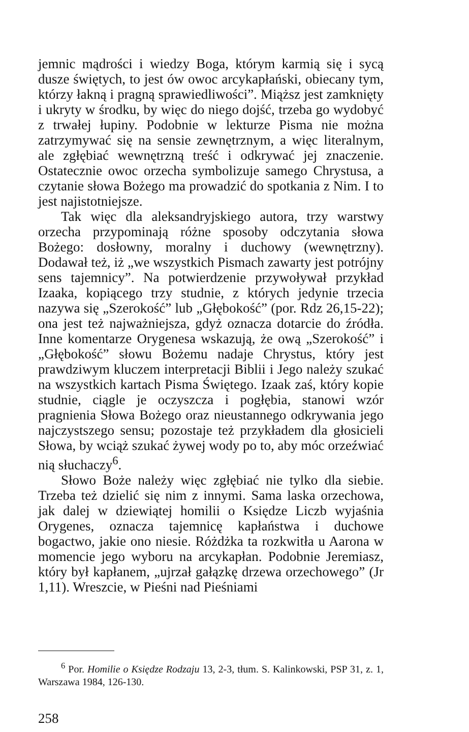jemnic mądrości i wiedzy Boga, którym karmią się i sycą dusze świętych, to jest ów owoc arcykapłański, obiecany tym, którzy łakną i pragną sprawiedliwości”. Miąższ jest zamknięty i ukryty w środku, by więc do niego dojść, trzeba go wydobyć z trwałej łupiny. Podobnie w lekturze Pisma nie można zatrzymywać się na sensie zewnętrznym, a więc literalnym, ale zgłębiać wewnętrzną treść i odkrywać jej znaczenie. Ostatecznie owoc orzecha symbolizuje samego Chrystusa, a czytanie słowa Bożego ma prowadzić do spotkania z Nim. I to jest najistotniejsze.
Tak więc dla aleksandryjskiego autora, trzy warstwy orzecha przypominają różne sposoby odczytania słowa Bożego: dosłowny, moralny i duchowy (wewnętrzny). Dodawał też, iż „we wszystkich Pismach zawarty jest potrójny sens tajemnicy”. Na potwierdzenie przywoływał przykład Izaaka, kopiącego trzy studnie, z których jedynie trzecia nazywa się „Szerokość” lub „Głębokość” (por. Rdz 26,15-22); ona jest też najważniejsza, gdyż oznacza dotarcie do źródła. Inne komentarze Orygenesa wskazują, że ową „Szerokość” i „Głębokość” słowu Bożemu nadaje Chrystus, który jest prawdziwym kluczem interpretacji Biblii i Jego należy szukać na wszystkich kartach Pisma Świętego. Izaak zaś, który kopie studnie, ciągle je oczyszcza i pogłębia, stanowi wzór pragnienia Słowa Bożego oraz nieustannego odkrywania jego najczystszego sensu; pozostaje też przykładem dla głosicieli Słowa, by wciąż szukać żywej wody po to, aby móc orzeźwiać nią słuchaczy<sup>6</sup>.
Słowo Boże należy więc zgłębiać nie tylko dla siebie. Trzeba też dzielić się nim z innymi. Sama laska orzechowa, jak dalej w dziewiątej homilii o Księdze Liczb wyjaśnia Orygenes, oznacza tajemnicę kapłaństwa i duchowe bogactwo, jakie ono niesie. Różdżka ta rozkwitła u Aarona w momencie jego wyboru na arcykapłan. Podobnie Jeremiasz, który był kapłanem, „ujrzał gałązkę drzewa orzechowego” (Jr 1,11). Wreszcie, w Pieśni nad Pieśniami
<sup>6</sup> Por. Homilie o Księdze Rodzaju 13, 2-3, tłum. S. Kalinkowski, PSP 31, z. 1, Warszawa 1984, 126-130.
258